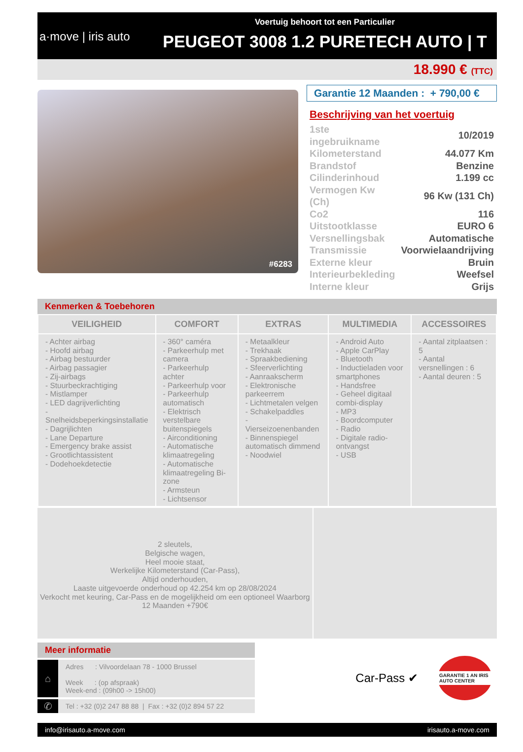a·move | iris auto
Voertuig behoort tot een Particulier
PEUGEOT 3008 1.2 PURETECH AUTO | T
18.990 € (TTC)
#6283
Garantie 12 Maanden : + 790,00 €
Beschrijving van het voertuig
| 1ste ingebruikname | 10/2019 |
| Kilometerstand | 44.077 Km |
| Brandstof | Benzine |
| Cilinderinhoud | 1.199 cc |
| Vermogen Kw (Ch) | 96 Kw (131 Ch) |
| Co2 | 116 |
| Uitstootklasse | EURO 6 |
| Versnellingsbak | Automatische |
| Transmissie | Voorwielaandrijving |
| Externe kleur | Bruin |
| Interieurbekleding | Weefsel |
| Interne kleur | Grijs |
Kenmerken & Toebehoren
| VEILIGHEID | COMFORT | EXTRAS | MULTIMEDIA | ACCESSOIRES |
| --- | --- | --- | --- | --- |
| - Achter airbag - Hoofd airbag - Airbag bestuurder - Airbag passagier - Zij-airbags - Stuurbeckrachtiging - Mistlamper - LED dagrijverlichting - Snelheidsbeperkingsinstallatie - Dagrijlichten - Lane Departure - Emergency brake assist - Grootlichtassistent - Dodehoekdetectie | - 360° caméra - Parkeerhulp met camera - Parkeerhulp achter - Parkeerhulp voor - Parkeerhulp automatisch - Elektrisch verstelbare buitenspiegels - Airconditioning - Automatische klimaatregeling - Automatische klimaatregeling Bi-zone - Armsteun - Lichtsensor | - Metaalkleur - Trekhaak - Spraakbediening - Sfeerverlichting - Aanraakscherm - Elektronische parkeerrem - Lichtmetalen velgen - Schakelpaddles - Vierseizoenenbanden - Binnenspiegel automatisch dimmend - Noodwiel | - Android Auto - Apple CarPlay - Bluetooth - Inductieladen voor smartphones - Handsfree - Geheel digitaal combi-display - MP3 - Boordcomputer - Radio - Digitale radio-ontvangst - USB | - Aantal zitplaatsen : 5 - Aantal versnellingen : 6 - Aantal deuren : 5 |
2 sleutels,
Belgische wagen,
Heel mooie staat,
Werkelijke Kilometerstand (Car-Pass),
Altijd onderhouden,
Laaste uitgevoerde onderhoud op 42.254 km op 28/08/2024
Verkocht met keuring, Car-Pass en de mogelijkheid om een optioneel Waarborg 12 Maanden +790€
Meer informatie
⌂
Adres : Vilvoordelaan 78 - 1000 Brussel
Week : (op afspraak)
Week-end : (09h00 -> 15h00)
✆
Tel : +32 (0)2 247 88 88 | Fax : +32 (0)2 894 57 22
Car-Pass ✔
GARANTIE 1 AN IRIS AUTO CENTER
info@irisauto.a-move.com irisauto.a-move.com